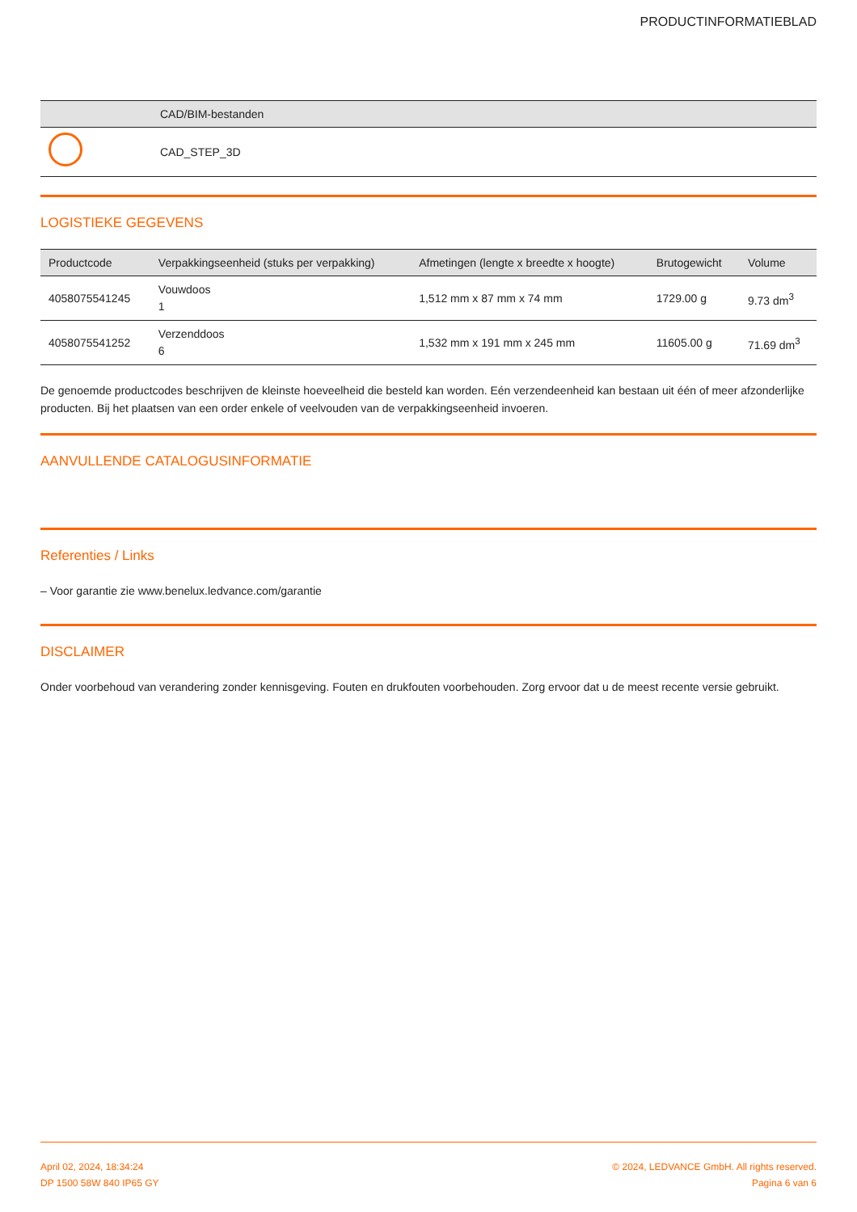PRODUCTINFORMATIEBLAD
| | CAD/BIM-bestanden |
| --- | --- |
| | CAD_STEP_3D |
LOGISTIEKE GEGEVENS
| Productcode | Verpakkingseenheid (stuks per verpakking) | Afmetingen (lengte x breedte x hoogte) | Brutogewicht | Volume |
| --- | --- | --- | --- | --- |
| 4058075541245 | Vouwdoos 1 | 1,512 mm x 87 mm x 74 mm | 1729.00 g | 9.73 dm<sup>3</sup> |
| 4058075541252 | Verzenddoos 6 | 1,532 mm x 191 mm x 245 mm | 11605.00 g | 71.69 dm<sup>3</sup> |
De genoemde productcodes beschrijven de kleinste hoeveelheid die besteld kan worden. Eén verzendeenheid kan bestaan uit één of meer afzonderlijke producten. Bij het plaatsen van een order enkele of veelvouden van de verpakkingseenheid invoeren.
AANVULLENDE CATALOGUSINFORMATIE
Referenties / Links
– Voor garantie zie www.benelux.ledvance.com/garantie
DISCLAIMER
Onder voorbehoud van verandering zonder kennisgeving. Fouten en drukfouten voorbehouden. Zorg ervoor dat u de meest recente versie gebruikt.
April 02, 2024, 18:34:24
DP 1500 58W 840 IP65 GY
© 2024, LEDVANCE GmbH. All rights reserved.
Pagina 6 van 6